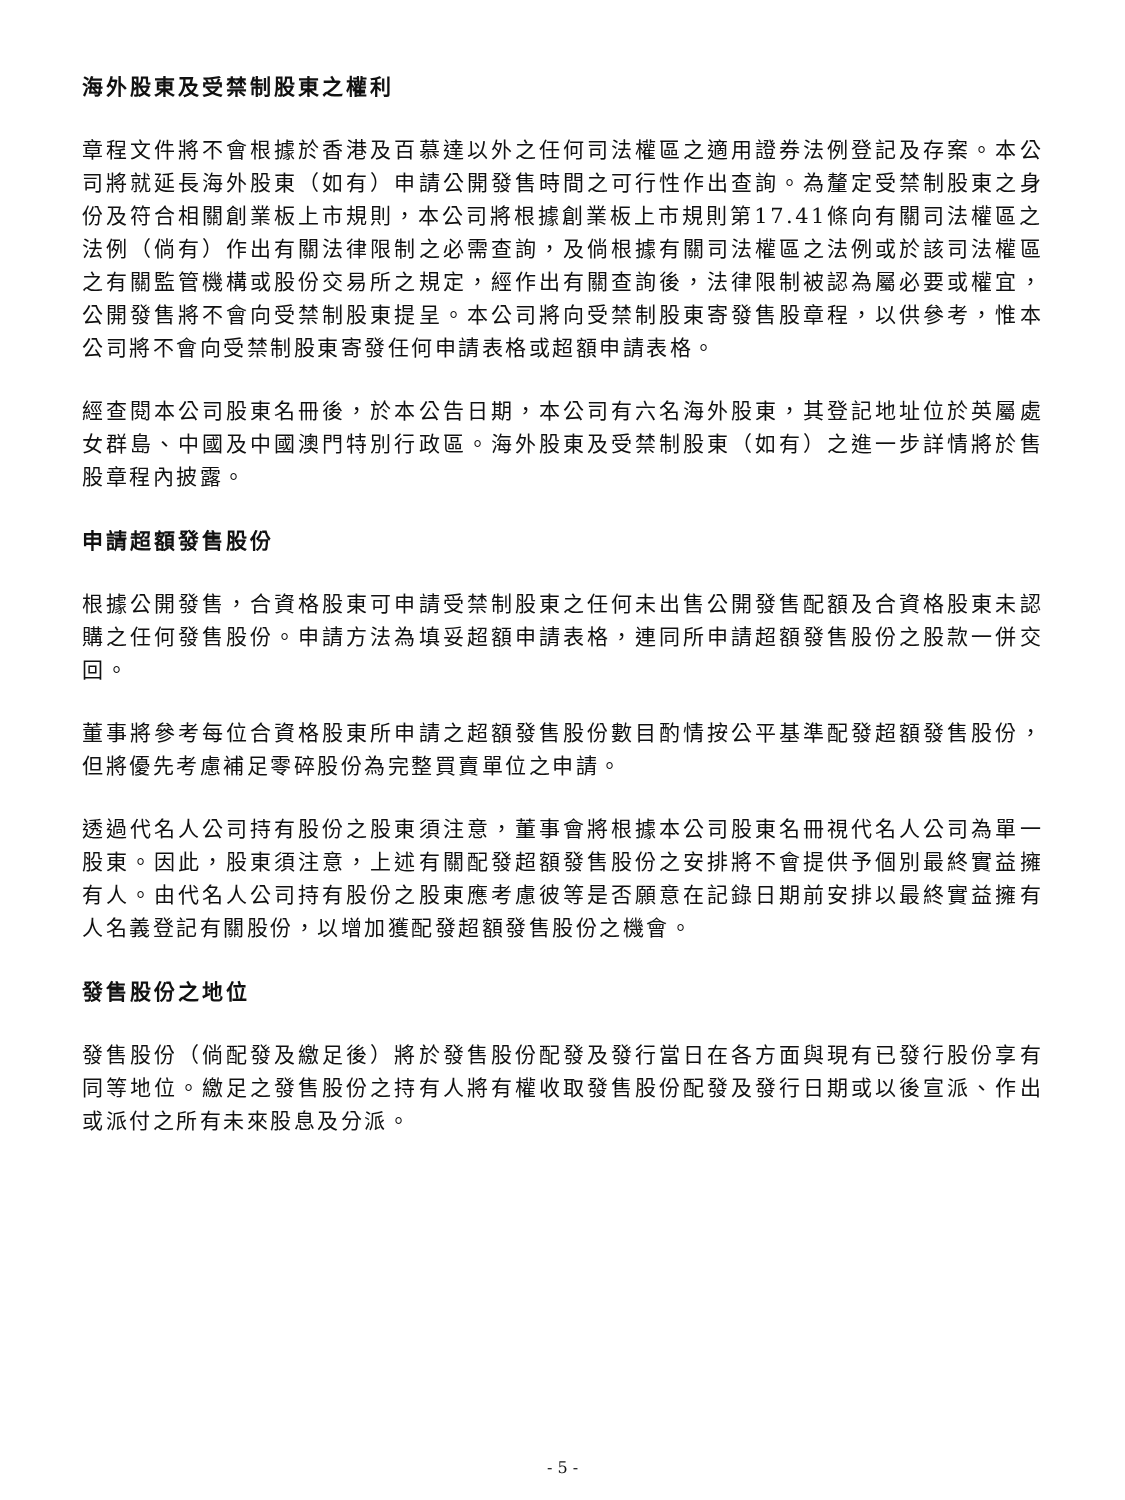海外股東及受禁制股東之權利
章程文件將不會根據於香港及百慕達以外之任何司法權區之適用證券法例登記及存案。本公司將就延長海外股東（如有）申請公開發售時間之可行性作出查詢。為釐定受禁制股東之身份及符合相關創業板上市規則，本公司將根據創業板上市規則第17.41條向有關司法權區之法例（倘有）作出有關法律限制之必需查詢，及倘根據有關司法權區之法例或於該司法權區之有關監管機構或股份交易所之規定，經作出有關查詢後，法律限制被認為屬必要或權宜，公開發售將不會向受禁制股東提呈。本公司將向受禁制股東寄發售股章程，以供參考，惟本公司將不會向受禁制股東寄發任何申請表格或超額申請表格。
經查閱本公司股東名冊後，於本公告日期，本公司有六名海外股東，其登記地址位於英屬處女群島、中國及中國澳門特別行政區。海外股東及受禁制股東（如有）之進一步詳情將於售股章程內披露。
申請超額發售股份
根據公開發售，合資格股東可申請受禁制股東之任何未出售公開發售配額及合資格股東未認購之任何發售股份。申請方法為填妥超額申請表格，連同所申請超額發售股份之股款一併交回。
董事將參考每位合資格股東所申請之超額發售股份數目酌情按公平基準配發超額發售股份，但將優先考慮補足零碎股份為完整買賣單位之申請。
透過代名人公司持有股份之股東須注意，董事會將根據本公司股東名冊視代名人公司為單一股東。因此，股東須注意，上述有關配發超額發售股份之安排將不會提供予個別最終實益擁有人。由代名人公司持有股份之股東應考慮彼等是否願意在記錄日期前安排以最終實益擁有人名義登記有關股份，以增加獲配發超額發售股份之機會。
發售股份之地位
發售股份（倘配發及繳足後）將於發售股份配發及發行當日在各方面與現有已發行股份享有同等地位。繳足之發售股份之持有人將有權收取發售股份配發及發行日期或以後宣派、作出或派付之所有未來股息及分派。
- 5 -